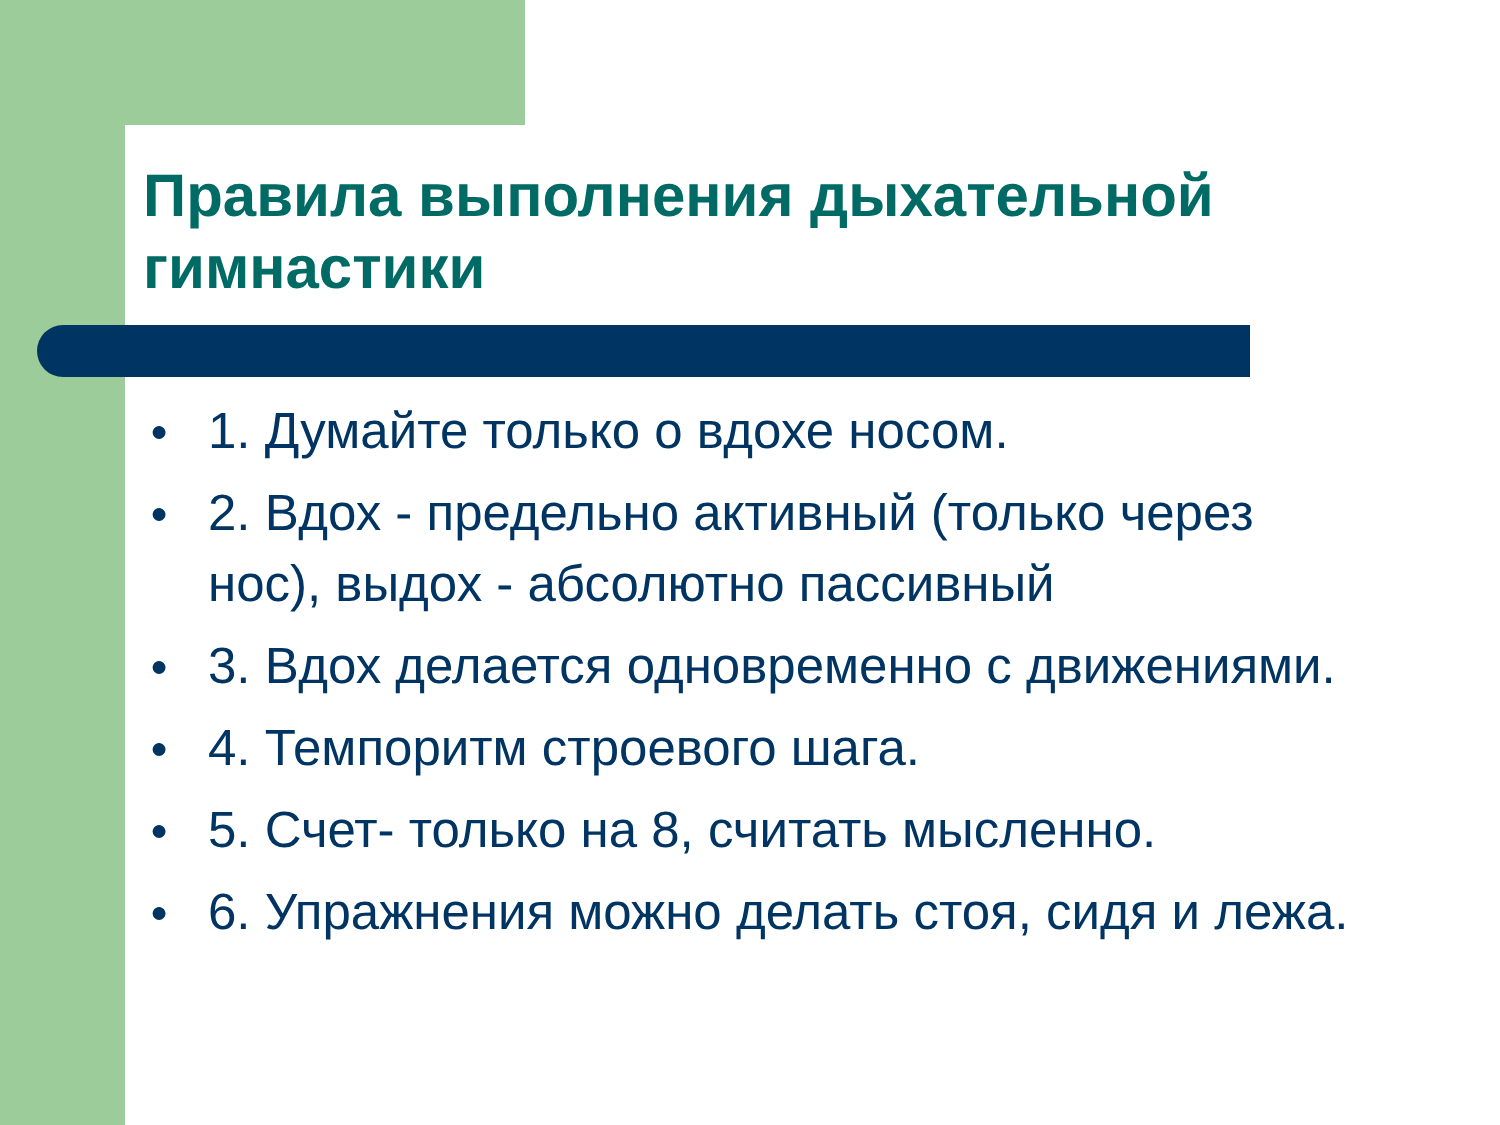Правила выполнения дыхательной гимнастики
● 1. Думайте только о вдохе носом.
● 2. Вдох - предельно активный (только через нос), выдох - абсолютно пассивный
● 3. Вдох делается одновременно с движениями.
● 4. Темпоритм строевого шага.
● 5. Счет- только на 8, считать мысленно.
● 6. Упражнения можно делать стоя, сидя и лежа.